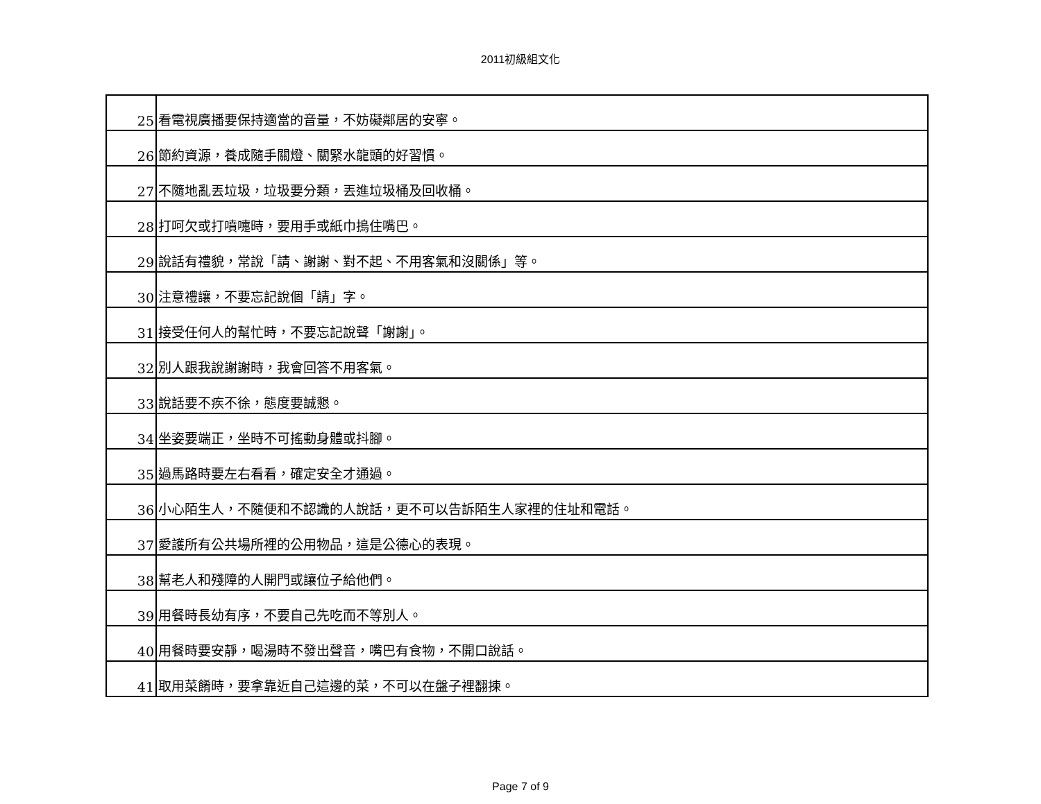2011初級組文化
| 25 | 看電視廣播要保持適當的音量，不妨礙鄰居的安寧。 |
| 26 | 節約資源，養成隨手關燈、關緊水龍頭的好習慣。 |
| 27 | 不隨地亂丟垃圾，垃圾要分類，丟進垃圾桶及回收桶。 |
| 28 | 打呵欠或打噴嚏時，要用手或紙巾摀住嘴巴。 |
| 29 | 說話有禮貌，常說「請、謝謝、對不起、不用客氣和沒關係」等。 |
| 30 | 注意禮讓，不要忘記說個「請」字。 |
| 31 | 接受任何人的幫忙時，不要忘記說聲「謝謝」。 |
| 32 | 別人跟我說謝謝時，我會回答不用客氣。 |
| 33 | 說話要不疾不徐，態度要誠懇。 |
| 34 | 坐姿要端正，坐時不可搖動身體或抖腳。 |
| 35 | 過馬路時要左右看看，確定安全才通過。 |
| 36 | 小心陌生人，不隨便和不認識的人說話，更不可以告訴陌生人家裡的住址和電話。 |
| 37 | 愛護所有公共場所裡的公用物品，這是公德心的表現。 |
| 38 | 幫老人和殘障的人開門或讓位子給他們。 |
| 39 | 用餐時長幼有序，不要自己先吃而不等別人。 |
| 40 | 用餐時要安靜，喝湯時不發出聲音，嘴巴有食物，不開口說話。 |
| 41 | 取用菜餚時，要拿靠近自己這邊的菜，不可以在盤子裡翻揀。 |
Page 7 of 9